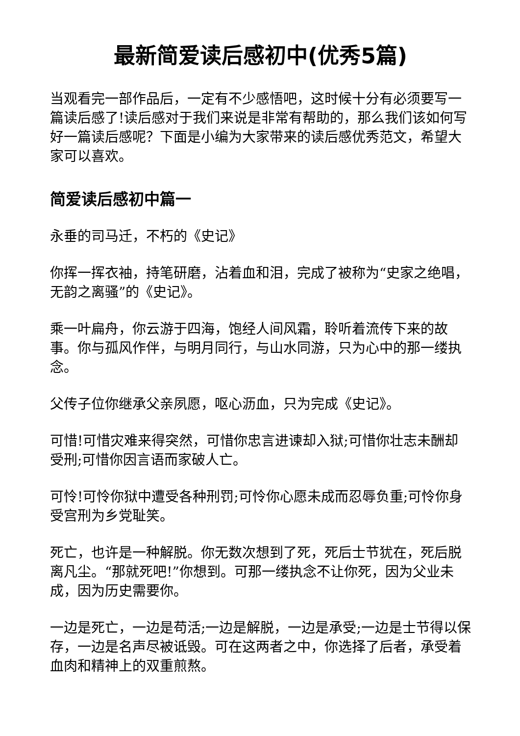最新简爱读后感初中(优秀5篇)
当观看完一部作品后，一定有不少感悟吧，这时候十分有必须要写一篇读后感了!读后感对于我们来说是非常有帮助的，那么我们该如何写好一篇读后感呢？下面是小编为大家带来的读后感优秀范文，希望大家可以喜欢。
简爱读后感初中篇一
永垂的司马迁，不朽的《史记》
你挥一挥衣袖，持笔研磨，沾着血和泪，完成了被称为“史家之绝唱，无韵之离骚”的《史记》。
乘一叶扁舟，你云游于四海，饱经人间风霜，聆听着流传下来的故事。你与孤风作伴，与明月同行，与山水同游，只为心中的那一缕执念。
父传子位你继承父亲夙愿，呕心沥血，只为完成《史记》。
可惜!可惜灾难来得突然，可惜你忠言进谏却入狱;可惜你壮志未酬却受刑;可惜你因言语而家破人亡。
可怜!可怜你狱中遭受各种刑罚;可怜你心愿未成而忍辱负重;可怜你身受宫刑为乡党耻笑。
死亡，也许是一种解脱。你无数次想到了死，死后士节犹在，死后脱离凡尘。“那就死吧!”你想到。可那一缕执念不让你死，因为父业未成，因为历史需要你。
一边是死亡，一边是苟活;一边是解脱，一边是承受;一边是士节得以保存，一边是名声尽被诋毁。可在这两者之中，你选择了后者，承受着血肉和精神上的双重煎熬。